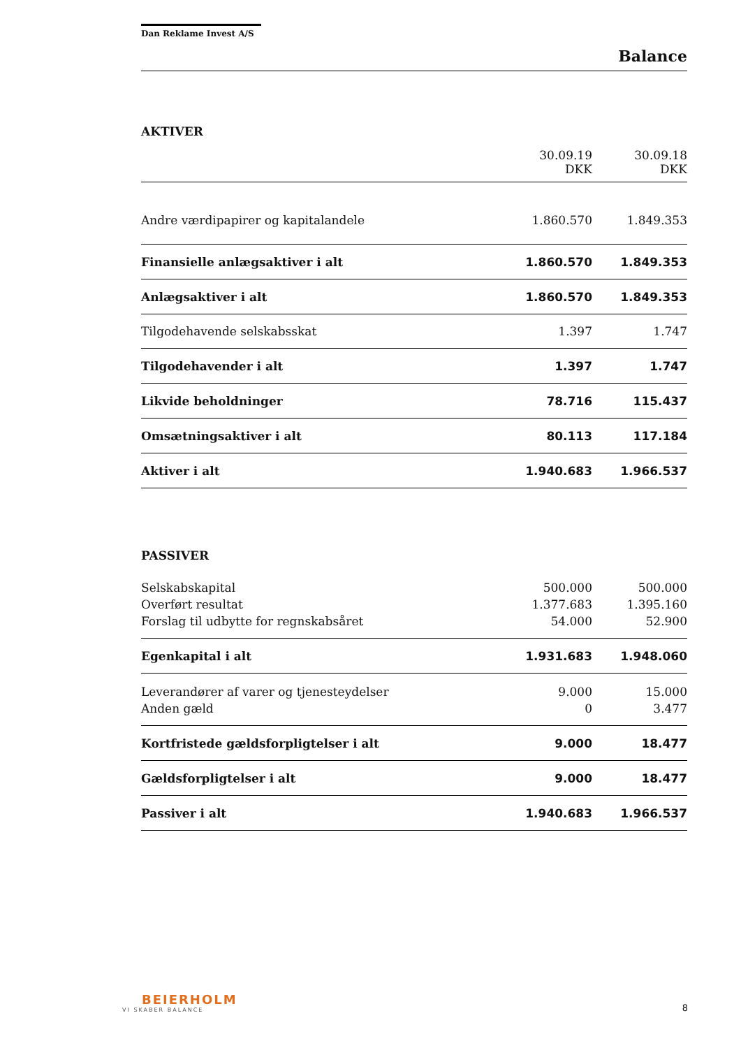Dan Reklame Invest A/S
Balance
AKTIVER
| | 30.09.19 DKK | 30.09.18 DKK |
| --- | --- | --- |
| Andre værdipapirer og kapitalandele | 1.860.570 | 1.849.353 |
| Finansielle anlægsaktiver i alt | 1.860.570 | 1.849.353 |
| Anlægsaktiver i alt | 1.860.570 | 1.849.353 |
| Tilgodehavende selskabsskat | 1.397 | 1.747 |
| Tilgodehavender i alt | 1.397 | 1.747 |
| Likvide beholdninger | 78.716 | 115.437 |
| Omsætningsaktiver i alt | 80.113 | 117.184 |
| Aktiver i alt | 1.940.683 | 1.966.537 |
PASSIVER
| Selskabskapital | 500.000 | 500.000 |
| Overført resultat | 1.377.683 | 1.395.160 |
| Forslag til udbytte for regnskabsåret | 54.000 | 52.900 |
| Egenkapital i alt | 1.931.683 | 1.948.060 |
| Leverandører af varer og tjenesteydelser | 9.000 | 15.000 |
| Anden gæld | 0 | 3.477 |
| Kortfristede gældsforpligtelser i alt | 9.000 | 18.477 |
| Gældsforpligtelser i alt | 9.000 | 18.477 |
| Passiver i alt | 1.940.683 | 1.966.537 |
BEIERHOLM
VI SKABER BALANCE
8